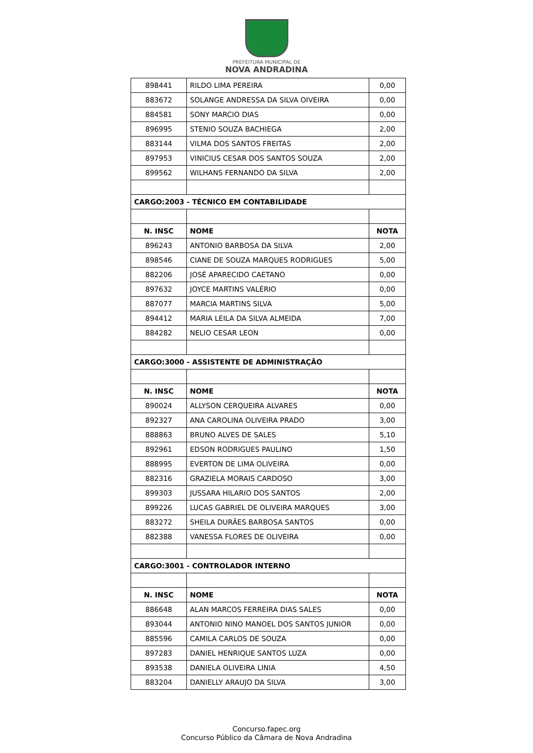PREFEITURA MUNICIPAL DE
NOVA ANDRADINA
| 898441 | RILDO LIMA PEREIRA | 0,00 |
| 883672 | SOLANGE ANDRESSA DA SILVA OIVEIRA | 0,00 |
| 884581 | SONY MARCIO DIAS | 0,00 |
| 896995 | STENIO SOUZA BACHIEGA | 2,00 |
| 883144 | VILMA DOS SANTOS FREITAS | 2,00 |
| 897953 | VINICIUS CESAR DOS SANTOS SOUZA | 2,00 |
| 899562 | WILHANS FERNANDO DA SILVA | 2,00 |
| CARGO:2003 - TÉCNICO EM CONTABILIDADE | | |
| N. INSC | NOME | NOTA |
| 896243 | ANTONIO BARBOSA DA SILVA | 2,00 |
| 898546 | CIANE DE SOUZA MARQUES RODRIGUES | 5,00 |
| 882206 | JOSÉ APARECIDO CAETANO | 0,00 |
| 897632 | JOYCE MARTINS VALÉRIO | 0,00 |
| 887077 | MARCIA MARTINS SILVA | 5,00 |
| 894412 | MARIA LEILA DA SILVA ALMEIDA | 7,00 |
| 884282 | NELIO CESAR LEON | 0,00 |
| CARGO:3000 - ASSISTENTE DE ADMINISTRAÇÃO | | |
| N. INSC | NOME | NOTA |
| 890024 | ALLYSON CERQUEIRA ALVARES | 0,00 |
| 892327 | ANA CAROLINA OLIVEIRA PRADO | 3,00 |
| 888863 | BRUNO ALVES DE SALES | 5,10 |
| 892961 | EDSON RODRIGUES PAULINO | 1,50 |
| 888995 | EVERTON DE LIMA OLIVEIRA | 0,00 |
| 882316 | GRAZIELA MORAIS CARDOSO | 3,00 |
| 899303 | JUSSARA HILARIO DOS SANTOS | 2,00 |
| 899226 | LUCAS GABRIEL DE OLIVEIRA MARQUES | 3,00 |
| 883272 | SHEILA DURÃES BARBOSA SANTOS | 0,00 |
| 882388 | VANESSA FLORES DE OLIVEIRA | 0,00 |
| CARGO:3001 - CONTROLADOR INTERNO | | |
| N. INSC | NOME | NOTA |
| 886648 | ALAN MARCOS FERREIRA DIAS SALES | 0,00 |
| 893044 | ANTONIO NINO MANOEL DOS SANTOS JUNIOR | 0,00 |
| 885596 | CAMILA CARLOS DE SOUZA | 0,00 |
| 897283 | DANIEL HENRIQUE SANTOS LUZA | 0,00 |
| 893538 | DANIELA OLIVEIRA LINIA | 4,50 |
| 883204 | DANIELLY ARAUJO DA SILVA | 3,00 |
Concurso.fapec.org
Concurso Público da Câmara de Nova Andradina